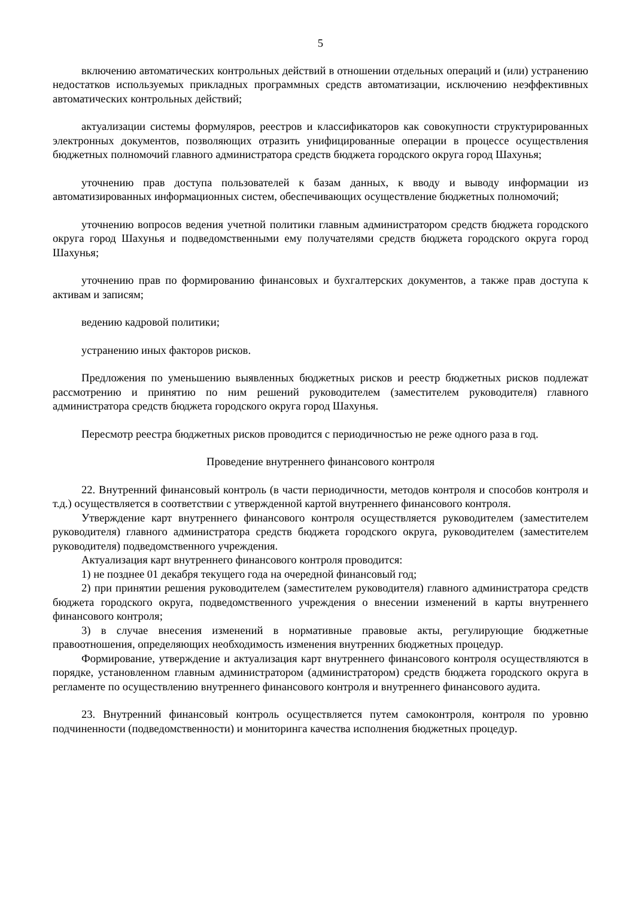5
включению автоматических контрольных действий в отношении отдельных операций и (или) устранению недостатков используемых прикладных программных средств автоматизации, исключению неэффективных автоматических контрольных действий;
актуализации системы формуляров, реестров и классификаторов как совокупности структурированных электронных документов, позволяющих отразить унифицированные операции в процессе осуществления бюджетных полномочий главного администратора средств бюджета городского округа город Шахунья;
уточнению прав доступа пользователей к базам данных, к вводу и выводу информации из автоматизированных информационных систем, обеспечивающих осуществление бюджетных полномочий;
уточнению вопросов ведения учетной политики главным администратором средств бюджета городского округа город Шахунья и подведомственными ему получателями средств бюджета городского округа город Шахунья;
уточнению прав по формированию финансовых и бухгалтерских документов, а также прав доступа к активам и записям;
ведению кадровой политики;
устранению иных факторов рисков.
Предложения по уменьшению выявленных бюджетных рисков и реестр бюджетных рисков подлежат рассмотрению и принятию по ним решений руководителем (заместителем руководителя) главного администратора средств бюджета городского округа город Шахунья.
Пересмотр реестра бюджетных рисков проводится с периодичностью не реже одного раза в год.
Проведение внутреннего финансового контроля
22. Внутренний финансовый контроль (в части периодичности, методов контроля и способов контроля и т.д.) осуществляется в соответствии с утвержденной картой внутреннего финансового контроля.
Утверждение карт внутреннего финансового контроля осуществляется руководителем (заместителем руководителя) главного администратора средств бюджета городского округа, руководителем (заместителем руководителя) подведомственного учреждения.
Актуализация карт внутреннего финансового контроля проводится:
1) не позднее 01 декабря текущего года на очередной финансовый год;
2) при принятии решения руководителем (заместителем руководителя) главного администратора средств бюджета городского округа, подведомственного учреждения о внесении изменений в карты внутреннего финансового контроля;
3) в случае внесения изменений в нормативные правовые акты, регулирующие бюджетные правоотношения, определяющих необходимость изменения внутренних бюджетных процедур.
Формирование, утверждение и актуализация карт внутреннего финансового контроля осуществляются в порядке, установленном главным администратором (администратором) средств бюджета городского округа в регламенте по осуществлению внутреннего финансового контроля и внутреннего финансового аудита.
23. Внутренний финансовый контроль осуществляется путем самоконтроля, контроля по уровню подчиненности (подведомственности) и мониторинга качества исполнения бюджетных процедур.